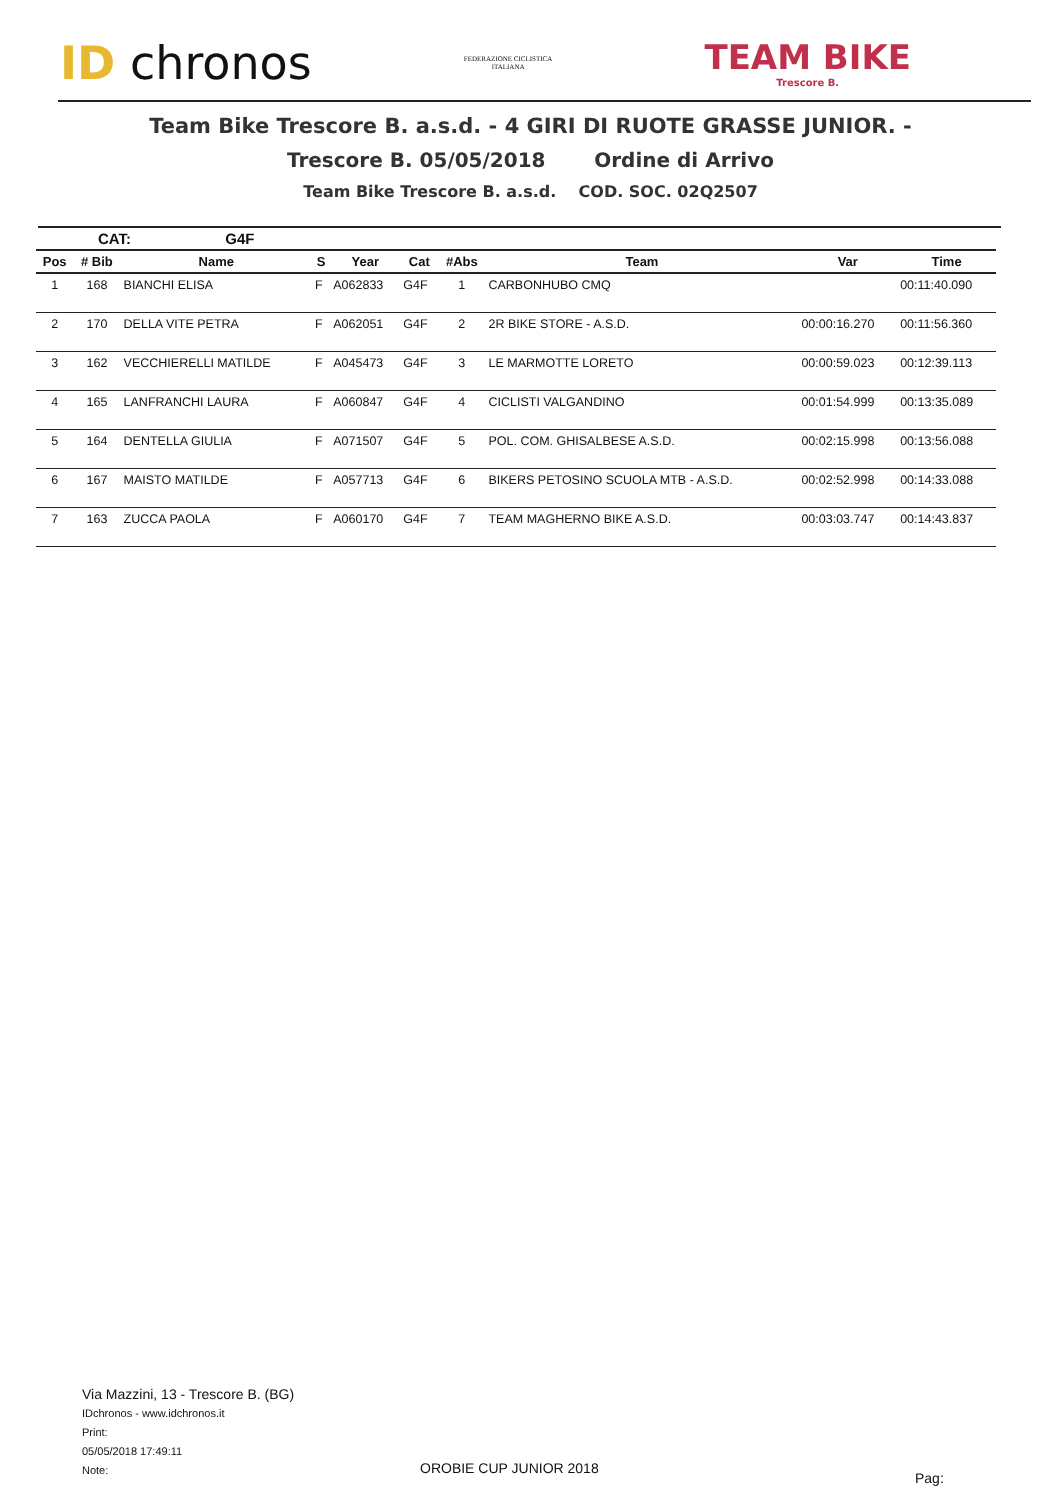ID chronos
FEDERAZIONE CICLISTICA
ITALIANA
TEAM BIKE
Trescore B.
Team Bike Trescore B. a.s.d. - 4 GIRI DI RUOTE GRASSE JUNIOR. -
Trescore B. 05/05/2018 Ordine di Arrivo
Team Bike Trescore B. a.s.d. COD. SOC. 02Q2507
CAT: G4F
| Pos | # Bib | Name | S | Year | Cat | #Abs | Team | Var | Time |
| --- | --- | --- | --- | --- | --- | --- | --- | --- | --- |
| 1 | 168 | BIANCHI ELISA | F | A062833 | G4F | 1 | CARBONHUBO CMQ | | 00:11:40.090 |
| 2 | 170 | DELLA VITE PETRA | F | A062051 | G4F | 2 | 2R BIKE STORE - A.S.D. | 00:00:16.270 | 00:11:56.360 |
| 3 | 162 | VECCHIERELLI MATILDE | F | A045473 | G4F | 3 | LE MARMOTTE LORETO | 00:00:59.023 | 00:12:39.113 |
| 4 | 165 | LANFRANCHI LAURA | F | A060847 | G4F | 4 | CICLISTI VALGANDINO | 00:01:54.999 | 00:13:35.089 |
| 5 | 164 | DENTELLA GIULIA | F | A071507 | G4F | 5 | POL. COM. GHISALBESE A.S.D. | 00:02:15.998 | 00:13:56.088 |
| 6 | 167 | MAISTO MATILDE | F | A057713 | G4F | 6 | BIKERS PETOSINO SCUOLA MTB - A.S.D. | 00:02:52.998 | 00:14:33.088 |
| 7 | 163 | ZUCCA PAOLA | F | A060170 | G4F | 7 | TEAM MAGHERNO BIKE A.S.D. | 00:03:03.747 | 00:14:43.837 |
Via Mazzini, 13 - Trescore B. (BG)
IDchronos - www.idchronos.it
Print:
05/05/2018 17:49:11
Note:
OROBIE CUP JUNIOR 2018
Pag: